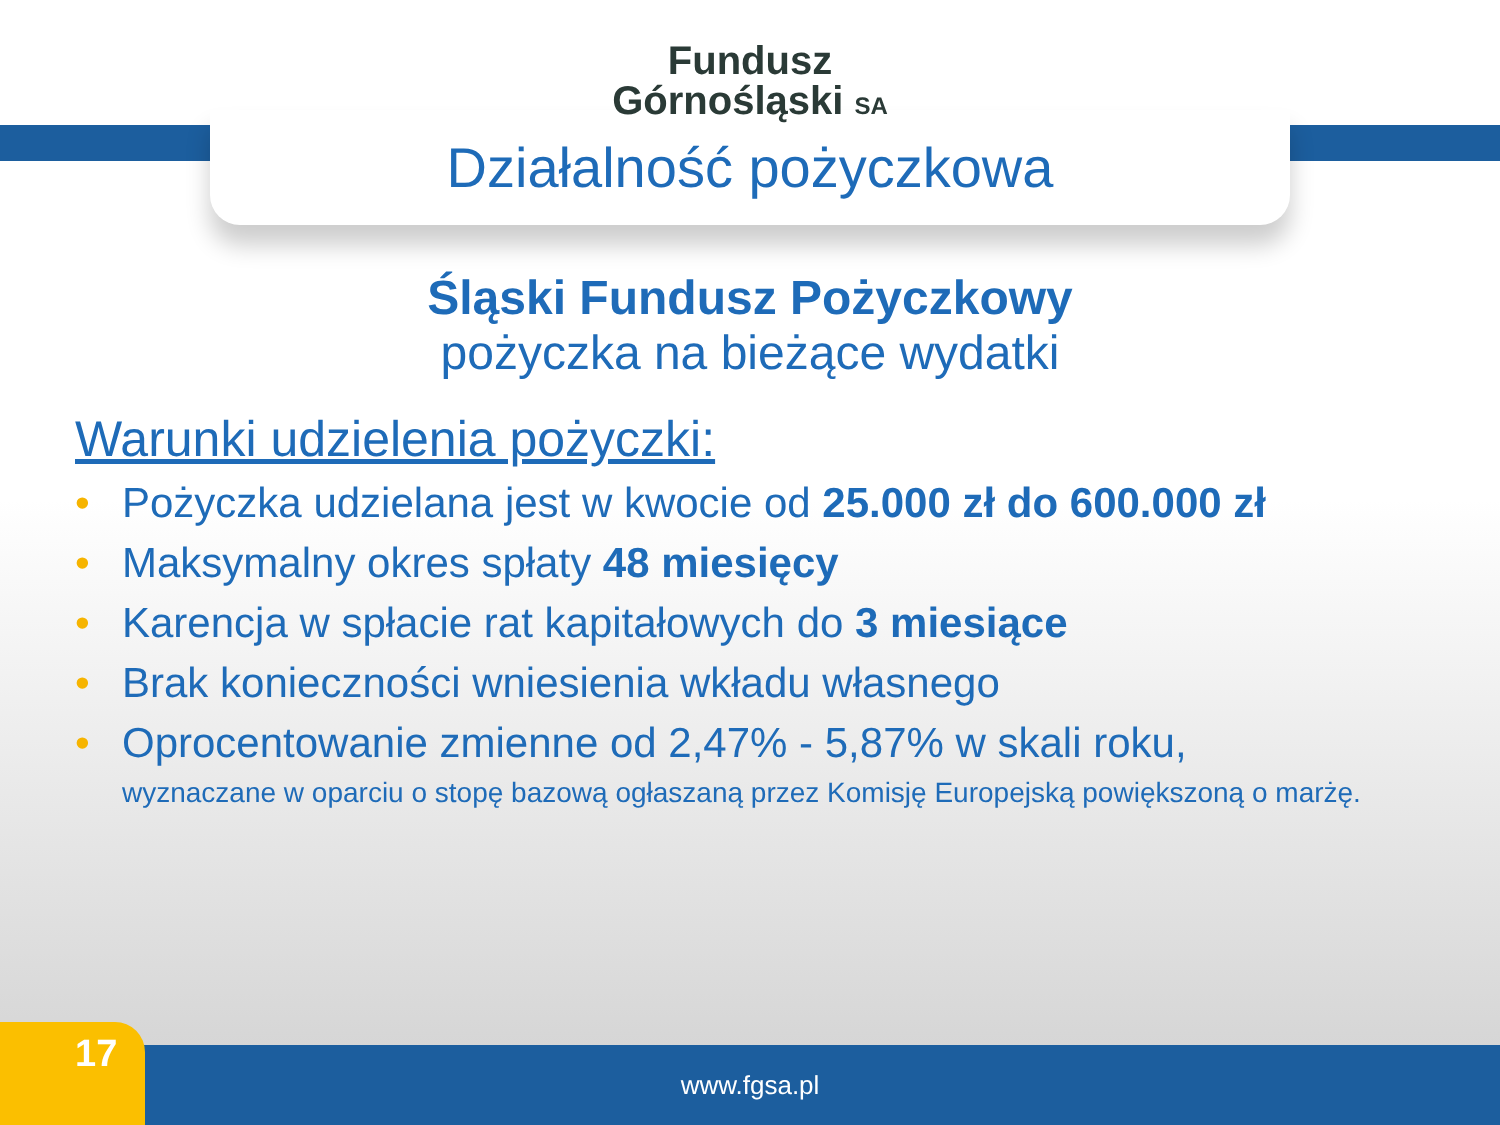Fundusz
Górnośląski SA
Działalność pożyczkowa
Śląski Fundusz Pożyczkowy
pożyczka na bieżące wydatki
Warunki udzielenia pożyczki:
• Pożyczka udzielana jest w kwocie od 25.000 zł do 600.000 zł
• Maksymalny okres spłaty 48 miesięcy
• Karencja w spłacie rat kapitałowych do 3 miesiące
• Brak konieczności wniesienia wkładu własnego
• Oprocentowanie zmienne od 2,47% - 5,87% w skali roku,
wyznaczane w oparciu o stopę bazową ogłaszaną przez Komisję Europejską powiększoną o marżę.
www.fgsa.pl 17